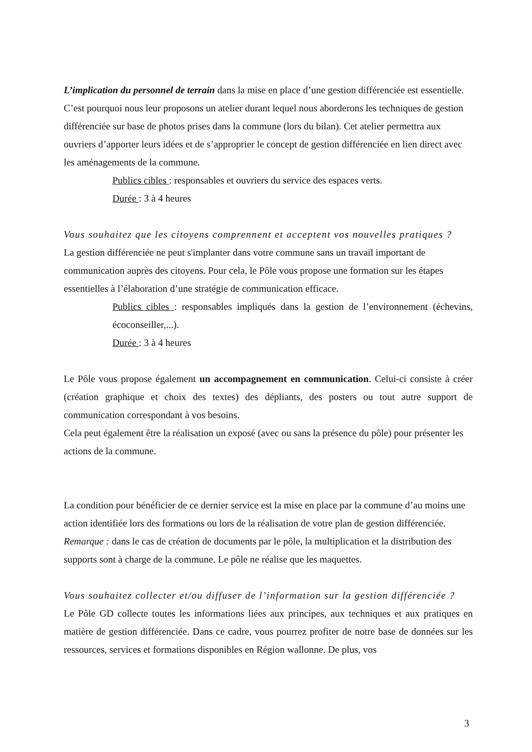L’implication du personnel de terrain dans la mise en place d’une gestion différenciée est essentielle. C’est pourquoi nous leur proposons un atelier durant lequel nous aborderons les techniques de gestion différenciée sur base de photos prises dans la commune (lors du bilan). Cet atelier permettra aux ouvriers d’apporter leurs idées et de s’approprier le concept de gestion différenciée en lien direct avec les aménagements de la commune.
Publics cibles : responsables et ouvriers du service des espaces verts.
Durée : 3 à 4 heures
Vous souhaitez que les citoyens comprennent et acceptent vos nouvelles pratiques ?
La gestion différenciée ne peut s'implanter dans votre commune sans un travail important de communication auprès des citoyens. Pour cela, le Pôle vous propose une formation sur les étapes essentielles à l’élaboration d’une stratégie de communication efficace.
Publics cibles : responsables impliqués dans la gestion de l’environnement (échevins, écoconseiller,...).
Durée : 3 à 4 heures
Le Pôle vous propose également un accompagnement en communication. Celui-ci consiste à créer (création graphique et choix des textes) des dépliants, des posters ou tout autre support de communication correspondant à vos besoins.
Cela peut également être la réalisation un exposé (avec ou sans la présence du pôle) pour présenter les actions de la commune.
La condition pour bénéficier de ce dernier service est la mise en place par la commune d’au moins une action identifiée lors des formations ou lors de la réalisation de votre plan de gestion différenciée.
Remarque : dans le cas de création de documents par le pôle, la multiplication et la distribution des supports sont à charge de la commune. Le pôle ne réalise que les maquettes.
Vous souhaitez collecter et/ou diffuser de l’information sur la gestion différenciée ?
Le Pôle GD collecte toutes les informations liées aux principes, aux techniques et aux pratiques en matière de gestion différenciée. Dans ce cadre, vous pourrez profiter de notre base de données sur les ressources, services et formations disponibles en Région wallonne. De plus, vos
3